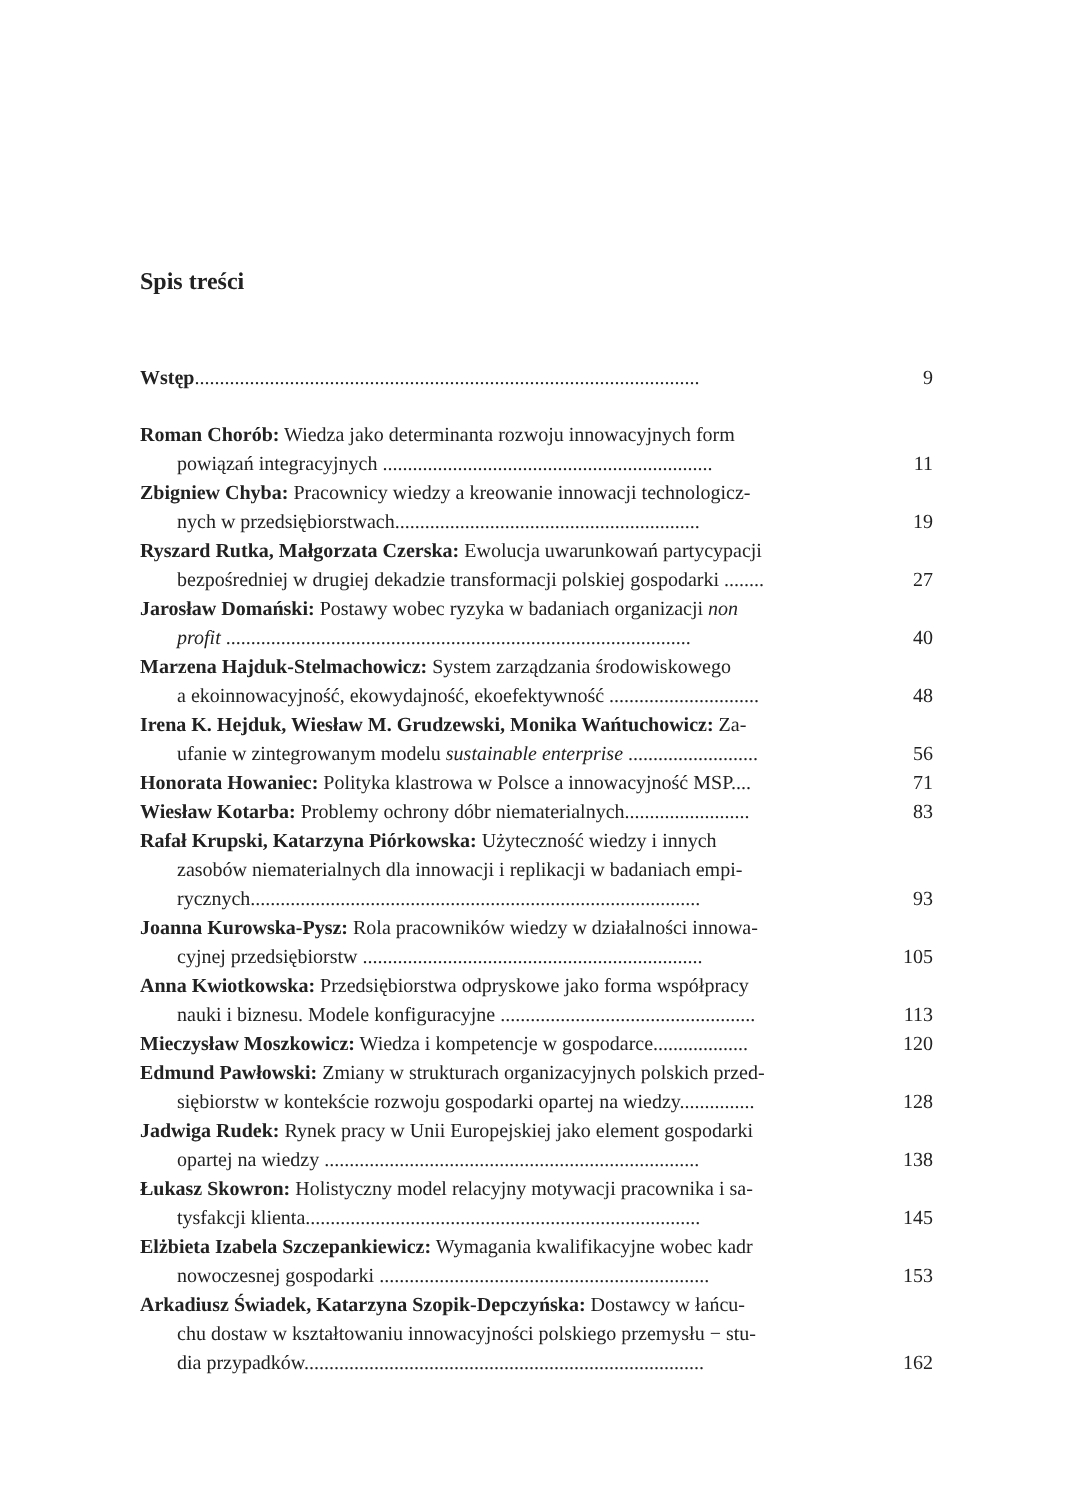Spis treści
Wstęp.....................................................................................................
9
Roman Chorób: Wiedza jako determinanta rozwoju innowacyjnych form
powiązań integracyjnych ..................................................................
11
Zbigniew Chyba: Pracownicy wiedzy a kreowanie innowacji technologicz-
nych w przedsiębiorstwach.............................................................
19
Ryszard Rutka, Małgorzata Czerska: Ewolucja uwarunkowań partycypacji
bezpośredniej w drugiej dekadzie transformacji polskiej gospodarki ........
27
Jarosław Domański: Postawy wobec ryzyka w badaniach organizacji non
profit .............................................................................................
40
Marzena Hajduk-Stelmachowicz: System zarządzania środowiskowego
a ekoinnowacyjność, ekowydajność, ekoefektywność ..............................
48
Irena K. Hejduk, Wiesław M. Grudzewski, Monika Wańtuchowicz: Za-
ufanie w zintegrowanym modelu sustainable enterprise ..........................
56
Honorata Howaniec: Polityka klastrowa w Polsce a innowacyjność MSP....
71
Wiesław Kotarba: Problemy ochrony dóbr niematerialnych.........................
83
Rafał Krupski, Katarzyna Piórkowska: Użyteczność wiedzy i innych
zasobów niematerialnych dla innowacji i replikacji w badaniach empi-
rycznych..........................................................................................
93
Joanna Kurowska-Pysz: Rola pracowników wiedzy w działalności innowa-
cyjnej przedsiębiorstw ....................................................................
105
Anna Kwiotkowska: Przedsiębiorstwa odpryskowe jako forma współpracy
nauki i biznesu. Modele konfiguracyjne ...................................................
113
Mieczysław Moszkowicz: Wiedza i kompetencje w gospodarce...................
120
Edmund Pawłowski: Zmiany w strukturach organizacyjnych polskich przed-
siębiorstw w kontekście rozwoju gospodarki opartej na wiedzy...............
128
Jadwiga Rudek: Rynek pracy w Unii Europejskiej jako element gospodarki
opartej na wiedzy ...........................................................................
138
Łukasz Skowron: Holistyczny model relacyjny motywacji pracownika i sa-
tysfakcji klienta...............................................................................
145
Elżbieta Izabela Szczepankiewicz: Wymagania kwalifikacyjne wobec kadr
nowoczesnej gospodarki ..................................................................
153
Arkadiusz Świadek, Katarzyna Szopik-Depczyńska: Dostawcy w łańcu-
chu dostaw w kształtowaniu innowacyjności polskiego przemysłu − stu-
dia przypadków................................................................................
162